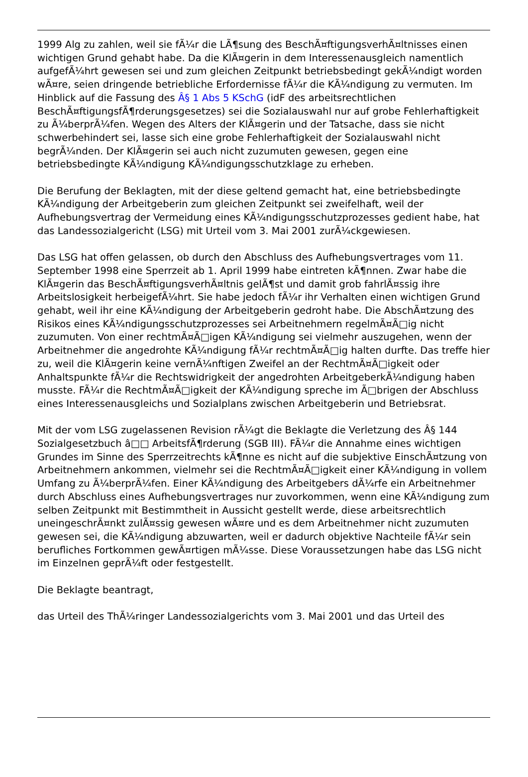1999 Alg zu zahlen, weil sie fÃ¼r die LÃ¶sung des BeschÃ¤ftigungsverhÃ¤ltnisses einen wichtigen Grund gehabt habe. Da die KlÃ¤gerin in dem Interessenausgleich namentlich aufgefÃ¼hrt gewesen sei und zum gleichen Zeitpunkt betriebsbedingt gekÃ¼ndigt worden wÃ¤re, seien dringende betriebliche Erfordernisse fÃ¼r die KÃ¼ndigung zu vermuten. Im Hinblick auf die Fassung des Â§ 1 Abs 5 KSchG (idF des arbeitsrechtlichen BeschÃ¤ftigungsfÃ¶rderungsgesetzes) sei die Sozialauswahl nur auf grobe Fehlerhaftigkeit zu Ã¼berprÃ¼fen. Wegen des Alters der KlÃ¤gerin und der Tatsache, dass sie nicht schwerbehindert sei, lasse sich eine grobe Fehlerhaftigkeit der Sozialauswahl nicht begrÃ¼nden. Der KlÃ¤gerin sei auch nicht zuzumuten gewesen, gegen eine betriebsbedingte KÃ¼ndigung KÃ¼ndigungsschutzklage zu erheben.
Die Berufung der Beklagten, mit der diese geltend gemacht hat, eine betriebsbedingte KÃ¼ndigung der Arbeitgeberin zum gleichen Zeitpunkt sei zweifelhaft, weil der Aufhebungsvertrag der Vermeidung eines KÃ¼ndigungsschutzprozesses gedient habe, hat das Landessozialgericht (LSG) mit Urteil vom 3. Mai 2001 zurÃ¼ckgewiesen.
Das LSG hat offen gelassen, ob durch den Abschluss des Aufhebungsvertrages vom 11. September 1998 eine Sperrzeit ab 1. April 1999 habe eintreten kÃ¶nnen. Zwar habe die KlÃ¤gerin das BeschÃ¤ftigungsverhÃ¤ltnis gelÃ¶st und damit grob fahrlÃ¤ssig ihre Arbeitslosigkeit herbeigefÃ¼hrt. Sie habe jedoch fÃ¼r ihr Verhalten einen wichtigen Grund gehabt, weil ihr eine KÃ¼ndigung der Arbeitgeberin gedroht habe. Die AbschÃ¤tzung des Risikos eines KÃ¼ndigungsschutzprozesses sei Arbeitnehmern regelmÃ¤Ã□ig nicht zuzumuten. Von einer rechtmÃ¤Ã□igen KÃ¼ndigung sei vielmehr auszugehen, wenn der Arbeitnehmer die angedrohte KÃ¼ndigung fÃ¼r rechtmÃ¤Ã□ig halten durfte. Das treffe hier zu, weil die KlÃ¤gerin keine vernÃ¼nftigen Zweifel an der RechtmÃ¤Ã□igkeit oder Anhaltspunkte fÃ¼r die Rechtswidrigkeit der angedrohten ArbeitgeberkÃ¼ndigung haben musste. FÃ¼r die RechtmÃ¤Ã□igkeit der KÃ¼ndigung spreche im Ã□brigen der Abschluss eines Interessenausgleichs und Sozialplans zwischen Arbeitgeberin und Betriebsrat.
Mit der vom LSG zugelassenen Revision rÃ¼gt die Beklagte die Verletzung des Â§ 144 Sozialgesetzbuch â□□ ArbeitsfÃ¶rderung (SGB III). FÃ¼r die Annahme eines wichtigen Grundes im Sinne des Sperrzeitrechts kÃ¶nne es nicht auf die subjektive EinschÃ¤tzung von Arbeitnehmern ankommen, vielmehr sei die RechtmÃ¤Ã□igkeit einer KÃ¼ndigung in vollem Umfang zu Ã¼berprÃ¼fen. Einer KÃ¼ndigung des Arbeitgebers dÃ¼rfe ein Arbeitnehmer durch Abschluss eines Aufhebungsvertrages nur zuvorkommen, wenn eine KÃ¼ndigung zum selben Zeitpunkt mit Bestimmtheit in Aussicht gestellt werde, diese arbeitsrechtlich uneingeschrÃ¤nkt zulÃ¤ssig gewesen wÃ¤re und es dem Arbeitnehmer nicht zuzumuten gewesen sei, die KÃ¼ndigung abzuwarten, weil er dadurch objektive Nachteile fÃ¼r sein berufliches Fortkommen gewÃ¤rtigen mÃ¼sse. Diese Voraussetzungen habe das LSG nicht im Einzelnen geprÃ¼ft oder festgestellt.
Die Beklagte beantragt,
das Urteil des ThÃ¼ringer Landessozialgerichts vom 3. Mai 2001 und das Urteil des